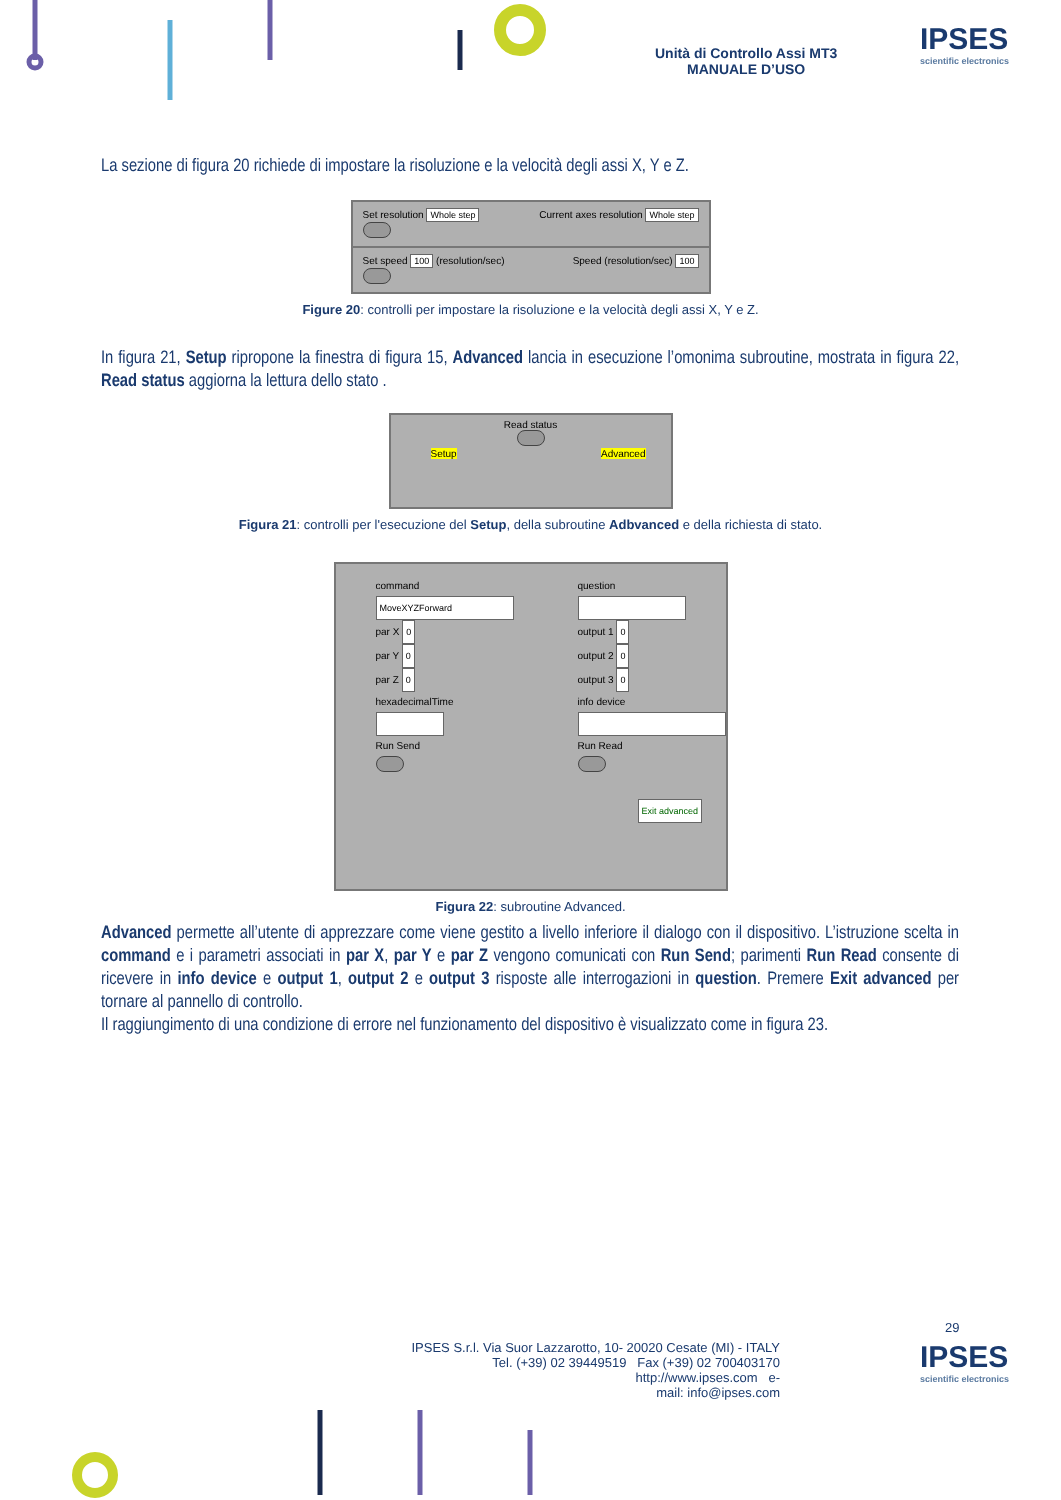Unità di Controllo Assi MT3
MANUALE D’USO
IPSES
scientific electronics
La sezione di figura 20 richiede di impostare la risoluzione e la velocità degli assi X, Y e Z.
Set resolution Whole step Current axes resolution Whole step
Set speed 100 (resolution/sec) Speed (resolution/sec) 100
Figure 20: controlli per impostare la risoluzione e la velocità degli assi X, Y e Z.
In figura 21, Setup ripropone la finestra di figura 15, Advanced lancia in esecuzione l’omonima subroutine, mostrata in figura 22, Read status aggiorna la lettura dello stato .
Read status
Setup Advanced
Figura 21: controlli per l'esecuzione del Setup, della subroutine Adbvanced e della richiesta di stato.
command
MoveXYZForward
par X 0
par Y 0
par Z 0
hexadecimalTime
Run Send
question
output 1 0
output 2 0
output 3 0
info device
Run Read
Exit advanced
Figura 22: subroutine Advanced.
Advanced permette all’utente di apprezzare come viene gestito a livello inferiore il dialogo con il dispositivo. L’istruzione scelta in command e i parametri associati in par X, par Y e par Z vengono comunicati con Run Send; parimenti Run Read consente di ricevere in info device e output 1, output 2 e output 3 risposte alle interrogazioni in question. Premere Exit advanced per tornare al pannello di controllo.
Il raggiungimento di una condizione di errore nel funzionamento del dispositivo è visualizzato come in figura 23.
29
IPSES S.r.l. Via Suor Lazzarotto, 10- 20020 Cesate (MI) - ITALY
Tel. (+39) 02 39449519 Fax (+39) 02 700403170
http://www.ipses.com e-
mail: info@ipses.com
IPSES
scientific electronics